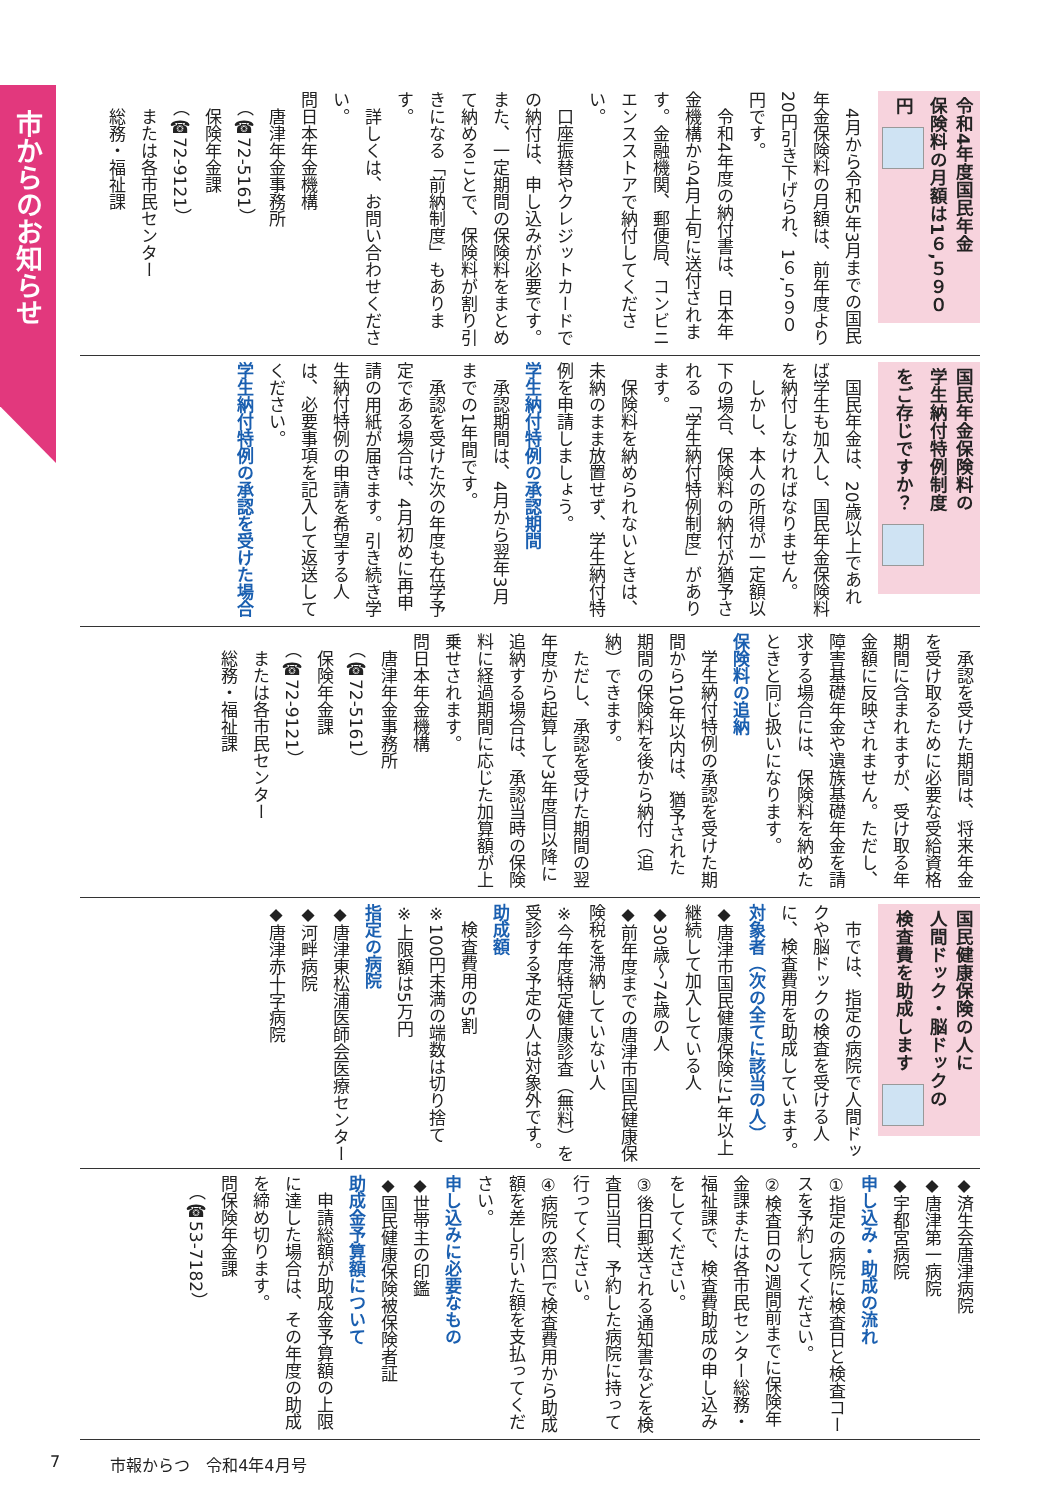市からのお知らせ
令和4年度国民年金
保険料の月額は1６,５９０円
4月から令和5年3月までの国民年金保険料の月額は、前年度より20円引き下げられ、1６,５９０円です。
令和4年度の納付書は、日本年金機構から4月上旬に送付されます。金融機関、郵便局、コンビニエンスストアで納付してください。
口座振替やクレジットカードでの納付は、申し込みが必要です。また、一定期間の保険料をまとめて納めることで、保険料が割り引きになる「前納制度」もあります。
詳しくは、お問い合わせください。
問日本年金機構
　唐津年金事務所
　（☎72-5161）
　保険年金課
　（☎72-9121）
　または各市民センター
　総務・福祉課
国民年金保険料の
学生納付特例制度
をご存じですか？
国民年金は、20歳以上であれば学生も加入し、国民年金保険料を納付しなければなりません。
しかし、本人の所得が一定額以下の場合、保険料の納付が猶予される「学生納付特例制度」があります。
保険料を納められないときは、未納のまま放置せず、学生納付特例を申請しましょう。
学生納付特例の承認期間
承認期間は、4月から翌年3月までの1年間です。
承認を受けた次の年度も在学予定である場合は、4月初めに再申請の用紙が届きます。引き続き学生納付特例の申請を希望する人は、必要事項を記入して返送してください。
学生納付特例の承認を受けた場合
承認を受けた期間は、将来年金を受け取るために必要な受給資格期間に含まれますが、受け取る年金額に反映されません。ただし、障害基礎年金や遺族基礎年金を請求する場合には、保険料を納めたときと同じ扱いになります。
保険料の追納
学生納付特例の承認を受けた期間から10年以内は、猶予された期間の保険料を後から納付（追納）できます。
ただし、承認を受けた期間の翌年度から起算して3年度目以降に追納する場合は、承認当時の保険料に経過期間に応じた加算額が上乗せされます。
問日本年金機構
　唐津年金事務所
　（☎72-5161）
　保険年金課
　（☎72-9121）
　または各市民センター
　総務・福祉課
国民健康保険の人に
人間ドック・脳ドックの
検査費を助成します
市では、指定の病院で人間ドックや脳ドックの検査を受ける人に、検査費用を助成しています。
対象者（次の全てに該当の人）
◆唐津市国民健康保険に1年以上継続して加入している人
◆30歳～74歳の人
◆前年度までの唐津市国民健康保険税を滞納していない人
※今年度特定健康診査（無料）を受診する予定の人は対象外です。
助成額
検査費用の5割
※100円未満の端数は切り捨て
※上限額は5万円
指定の病院
◆唐津東松浦医師会医療センター
◆河畔病院
◆唐津赤十字病院
◆済生会唐津病院
◆唐津第一病院
◆宇都宮病院
申し込み・助成の流れ
①指定の病院に検査日と検査コースを予約してください。
②検査日の2週間前までに保険年金課または各市民センター総務・福祉課で、検査費助成の申し込みをしてください。
③後日郵送される通知書などを検査日当日、予約した病院に持って行ってください。
④病院の窓口で検査費用から助成額を差し引いた額を支払ってください。
申し込みに必要なもの
◆世帯主の印鑑
◆国民健康保険被保険者証
助成金予算額について
申請総額が助成金予算額の上限に達した場合は、その年度の助成を締め切ります。
問保険年金課
　（☎53-7182）
7 市報からつ　令和4年4月号